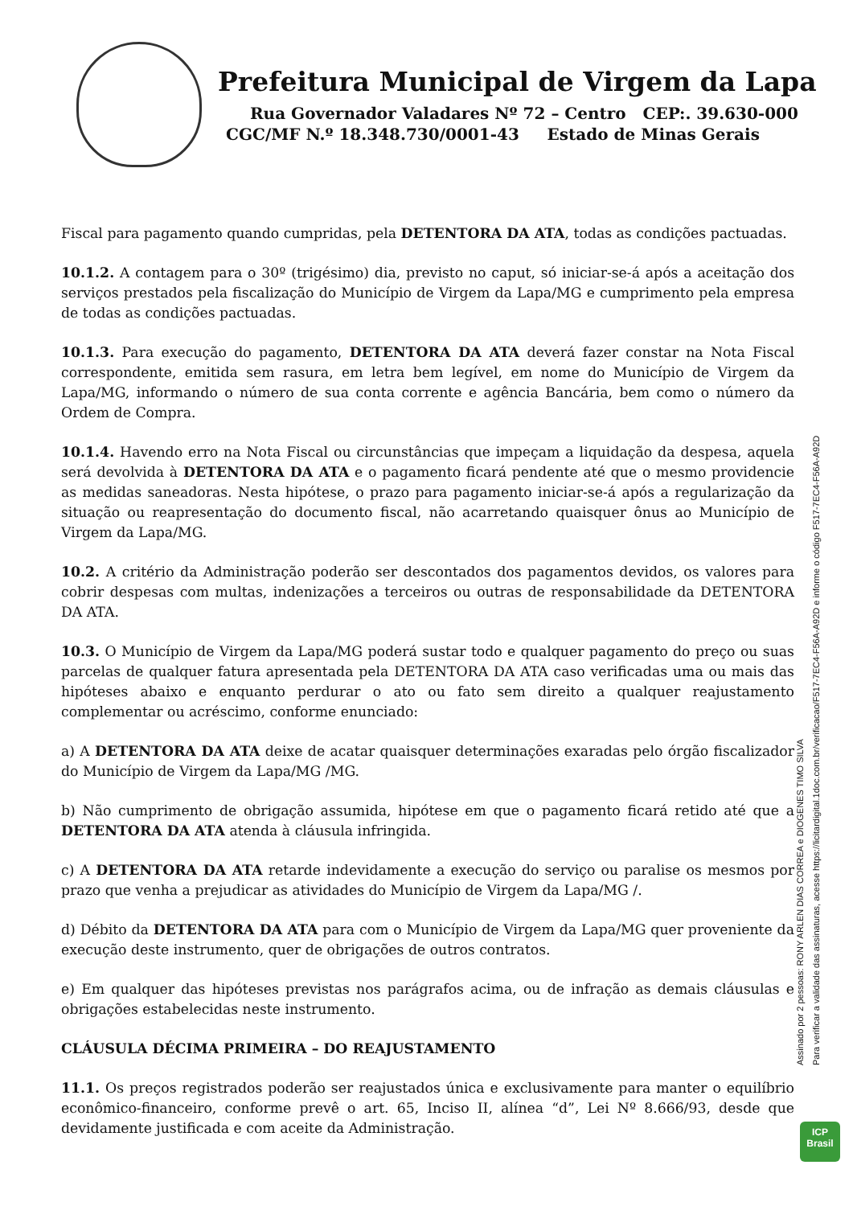Prefeitura Municipal de Virgem da Lapa
Rua Governador Valadares Nº 72 – Centro CEP:. 39.630-000
CGC/MF N.º 18.348.730/0001-43 Estado de Minas Gerais
Fiscal para pagamento quando cumpridas, pela DETENTORA DA ATA, todas as condições pactuadas.
10.1.2. A contagem para o 30º (trigésimo) dia, previsto no caput, só iniciar-se-á após a aceitação dos serviços prestados pela fiscalização do Município de Virgem da Lapa/MG e cumprimento pela empresa de todas as condições pactuadas.
10.1.3. Para execução do pagamento, DETENTORA DA ATA deverá fazer constar na Nota Fiscal correspondente, emitida sem rasura, em letra bem legível, em nome do Município de Virgem da Lapa/MG, informando o número de sua conta corrente e agência Bancária, bem como o número da Ordem de Compra.
10.1.4. Havendo erro na Nota Fiscal ou circunstâncias que impeçam a liquidação da despesa, aquela será devolvida à DETENTORA DA ATA e o pagamento ficará pendente até que o mesmo providencie as medidas saneadoras. Nesta hipótese, o prazo para pagamento iniciar-se-á após a regularização da situação ou reapresentação do documento fiscal, não acarretando quaisquer ônus ao Município de Virgem da Lapa/MG.
10.2. A critério da Administração poderão ser descontados dos pagamentos devidos, os valores para cobrir despesas com multas, indenizações a terceiros ou outras de responsabilidade da DETENTORA DA ATA.
10.3. O Município de Virgem da Lapa/MG poderá sustar todo e qualquer pagamento do preço ou suas parcelas de qualquer fatura apresentada pela DETENTORA DA ATA caso verificadas uma ou mais das hipóteses abaixo e enquanto perdurar o ato ou fato sem direito a qualquer reajustamento complementar ou acréscimo, conforme enunciado:
a) A DETENTORA DA ATA deixe de acatar quaisquer determinações exaradas pelo órgão fiscalizador do Município de Virgem da Lapa/MG /MG.
b) Não cumprimento de obrigação assumida, hipótese em que o pagamento ficará retido até que a DETENTORA DA ATA atenda à cláusula infringida.
c) A DETENTORA DA ATA retarde indevidamente a execução do serviço ou paralise os mesmos por prazo que venha a prejudicar as atividades do Município de Virgem da Lapa/MG /.
d) Débito da DETENTORA DA ATA para com o Município de Virgem da Lapa/MG quer proveniente da execução deste instrumento, quer de obrigações de outros contratos.
e) Em qualquer das hipóteses previstas nos parágrafos acima, ou de infração as demais cláusulas e obrigações estabelecidas neste instrumento.
CLÁUSULA DÉCIMA PRIMEIRA – DO REAJUSTAMENTO
11.1. Os preços registrados poderão ser reajustados única e exclusivamente para manter o equilíbrio econômico-financeiro, conforme prevê o art. 65, Inciso II, alínea “d”, Lei Nº 8.666/93, desde que devidamente justificada e com aceite da Administração.
Assinado por 2 pessoas: RONY ARLEN DIAS CORREA e DIOGENES TIMO SILVA
Para verificar a validade das assinaturas, acesse https://licitardigital.1doc.com.br/verificacao/F517-7EC4-F56A-A92D e informe o código F517-7EC4-F56A-A92D
ICP
Brasil